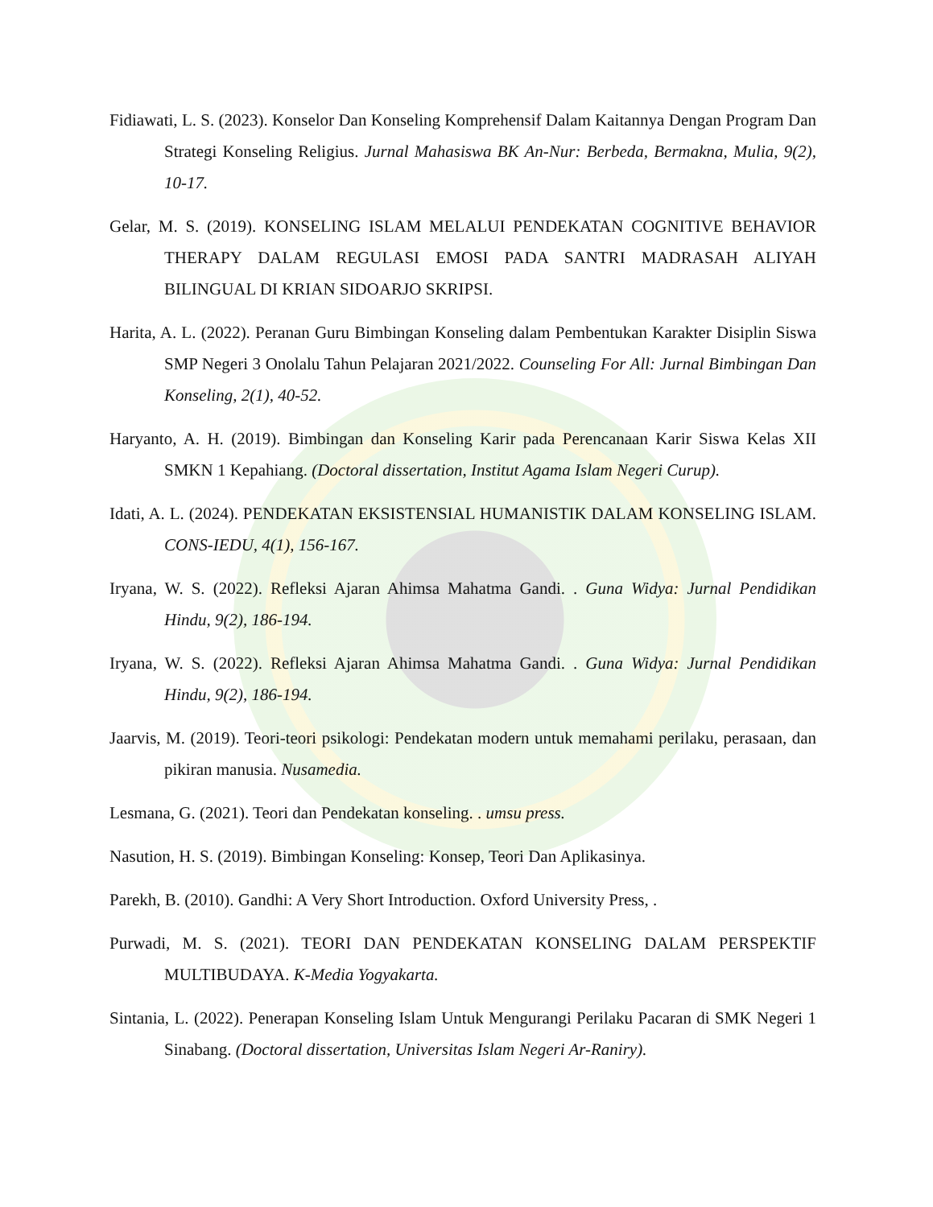Fidiawati, L. S. (2023). Konselor Dan Konseling Komprehensif Dalam Kaitannya Dengan Program Dan Strategi Konseling Religius. Jurnal Mahasiswa BK An-Nur: Berbeda, Bermakna, Mulia, 9(2), 10-17.
Gelar, M. S. (2019). KONSELING ISLAM MELALUI PENDEKATAN COGNITIVE BEHAVIOR THERAPY DALAM REGULASI EMOSI PADA SANTRI MADRASAH ALIYAH BILINGUAL DI KRIAN SIDOARJO SKRIPSI.
Harita, A. L. (2022). Peranan Guru Bimbingan Konseling dalam Pembentukan Karakter Disiplin Siswa SMP Negeri 3 Onolalu Tahun Pelajaran 2021/2022. Counseling For All: Jurnal Bimbingan Dan Konseling, 2(1), 40-52.
Haryanto, A. H. (2019). Bimbingan dan Konseling Karir pada Perencanaan Karir Siswa Kelas XII SMKN 1 Kepahiang. (Doctoral dissertation, Institut Agama Islam Negeri Curup).
Idati, A. L. (2024). PENDEKATAN EKSISTENSIAL HUMANISTIK DALAM KONSELING ISLAM. CONS-IEDU, 4(1), 156-167.
Iryana, W. S. (2022). Refleksi Ajaran Ahimsa Mahatma Gandi. . Guna Widya: Jurnal Pendidikan Hindu, 9(2), 186-194.
Iryana, W. S. (2022). Refleksi Ajaran Ahimsa Mahatma Gandi. . Guna Widya: Jurnal Pendidikan Hindu, 9(2), 186-194.
Jaarvis, M. (2019). Teori-teori psikologi: Pendekatan modern untuk memahami perilaku, perasaan, dan pikiran manusia. Nusamedia.
Lesmana, G. (2021). Teori dan Pendekatan konseling. . umsu press.
Nasution, H. S. (2019). Bimbingan Konseling: Konsep, Teori Dan Aplikasinya.
Parekh, B. (2010). Gandhi: A Very Short Introduction. Oxford University Press, .
Purwadi, M. S. (2021). TEORI DAN PENDEKATAN KONSELING DALAM PERSPEKTIF MULTIBUDAYA. K-Media Yogyakarta.
Sintania, L. (2022). Penerapan Konseling Islam Untuk Mengurangi Perilaku Pacaran di SMK Negeri 1 Sinabang. (Doctoral dissertation, Universitas Islam Negeri Ar-Raniry).